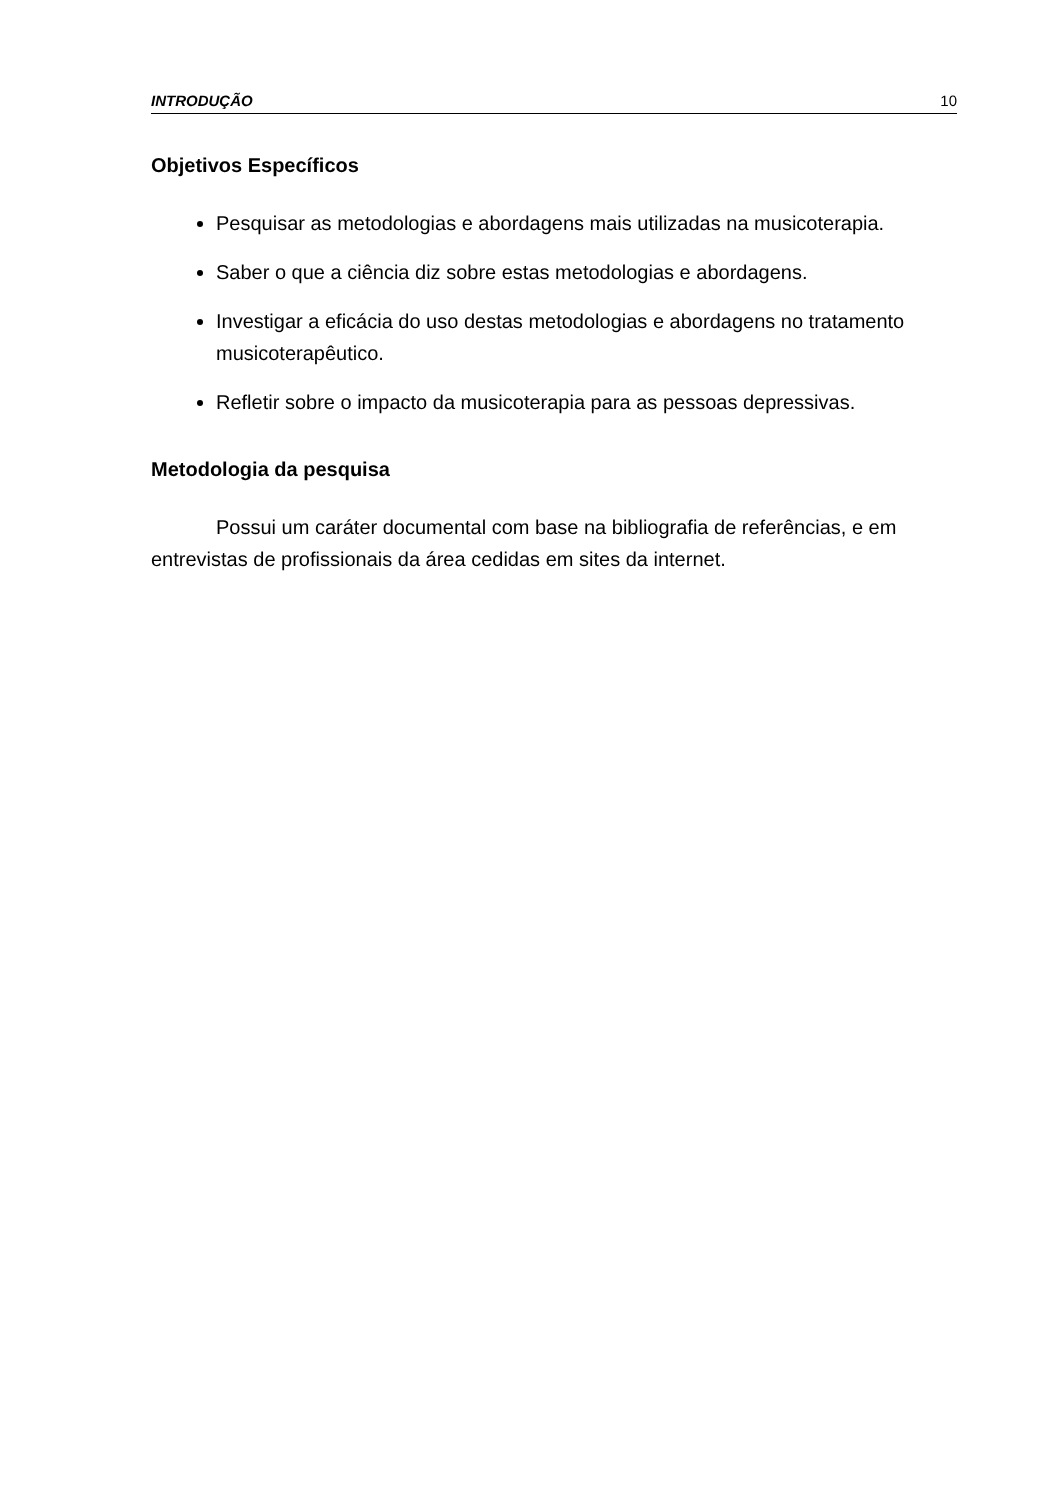INTRODUÇÃO 10
Objetivos Específicos
Pesquisar as metodologias e abordagens mais utilizadas na musicoterapia.
Saber o que a ciência diz sobre estas metodologias e abordagens.
Investigar a eficácia do uso destas metodologias e abordagens no tratamento musicoterapêutico.
Refletir sobre o impacto da musicoterapia para as pessoas depressivas.
Metodologia da pesquisa
Possui um caráter documental com base na bibliografia de referências, e em entrevistas de profissionais da área cedidas em sites da internet.